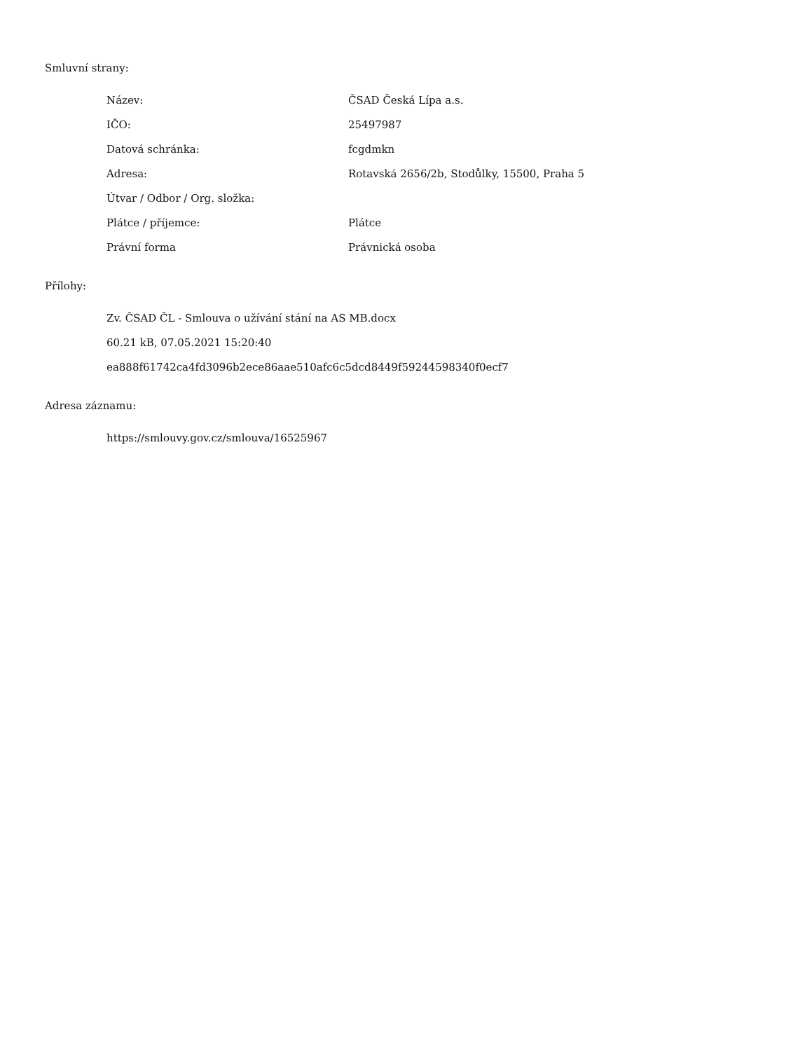Smluvní strany:
| Název: | ČSAD Česká Lípa a.s. |
| IČO: | 25497987 |
| Datová schránka: | fcgdmkn |
| Adresa: | Rotavská 2656/2b, Stodůlky, 15500, Praha 5 |
| Útvar / Odbor / Org. složka: | |
| Plátce / příjemce: | Plátce |
| Právní forma | Právnická osoba |
Přílohy:
Zv. ČSAD ČL - Smlouva o užívání stání na AS MB.docx
60.21 kB, 07.05.2021 15:20:40
ea888f61742ca4fd3096b2ece86aae510afc6c5dcd8449f59244598340f0ecf7
Adresa záznamu:
https://smlouvy.gov.cz/smlouva/16525967